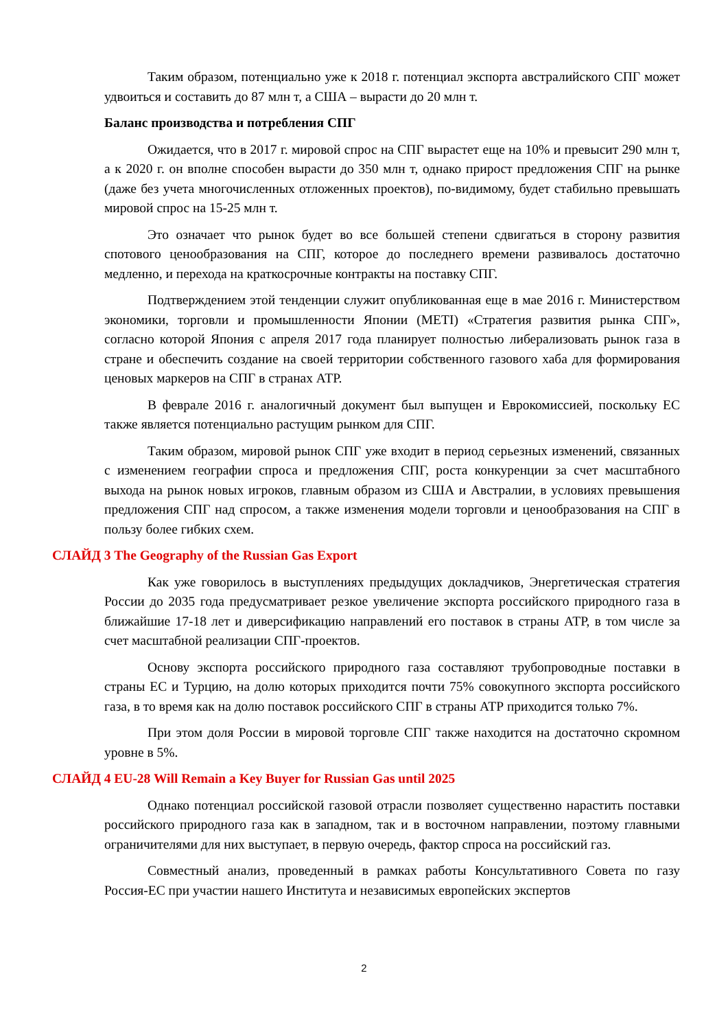Таким образом, потенциально уже к 2018 г. потенциал экспорта австралийского СПГ может удвоиться и составить до 87 млн т, а США – вырасти до 20 млн т.
Баланс производства и потребления СПГ
Ожидается, что в 2017 г. мировой спрос на СПГ вырастет еще на 10% и превысит 290 млн т, а к 2020 г. он вполне способен вырасти до 350 млн т, однако прирост предложения СПГ на рынке (даже без учета многочисленных отложенных проектов), по-видимому, будет стабильно превышать мировой спрос на 15-25 млн т.
Это означает что рынок будет во все большей степени сдвигаться в сторону развития спотового ценообразования на СПГ, которое до последнего времени развивалось достаточно медленно, и перехода на краткосрочные контракты на поставку СПГ.
Подтверждением этой тенденции служит опубликованная еще в мае 2016 г. Министерством экономики, торговли и промышленности Японии (METI) «Стратегия развития рынка СПГ», согласно которой Япония с апреля 2017 года планирует полностью либерализовать рынок газа в стране и обеспечить создание на своей территории собственного газового хаба для формирования ценовых маркеров на СПГ в странах АТР.
В феврале 2016 г. аналогичный документ был выпущен и Еврокомиссией, поскольку ЕС также является потенциально растущим рынком для СПГ.
Таким образом, мировой рынок СПГ уже входит в период серьезных изменений, связанных с изменением географии спроса и предложения СПГ, роста конкуренции за счет масштабного выхода на рынок новых игроков, главным образом из США и Австралии, в условиях превышения предложения СПГ над спросом, а также изменения модели торговли и ценообразования на СПГ в пользу более гибких схем.
СЛАЙД 3 The Geography of the Russian Gas Export
Как уже говорилось в выступлениях предыдущих докладчиков, Энергетическая стратегия России до 2035 года предусматривает резкое увеличение экспорта российского природного газа в ближайшие 17-18 лет и диверсификацию направлений его поставок в страны АТР, в том числе за счет масштабной реализации СПГ-проектов.
Основу экспорта российского природного газа составляют трубопроводные поставки в страны ЕС и Турцию, на долю которых приходится почти 75% совокупного экспорта российского газа, в то время как на долю поставок российского СПГ в страны АТР приходится только 7%.
При этом доля России в мировой торговле СПГ также находится на достаточно скромном уровне в 5%.
СЛАЙД 4 EU-28 Will Remain a Key Buyer for Russian Gas until 2025
Однако потенциал российской газовой отрасли позволяет существенно нарастить поставки российского природного газа как в западном, так и в восточном направлении, поэтому главными ограничителями для них выступает, в первую очередь, фактор спроса на российский газ.
Совместный анализ, проведенный в рамках работы Консультативного Совета по газу Россия-ЕС при участии нашего Института и независимых европейских экспертов
2